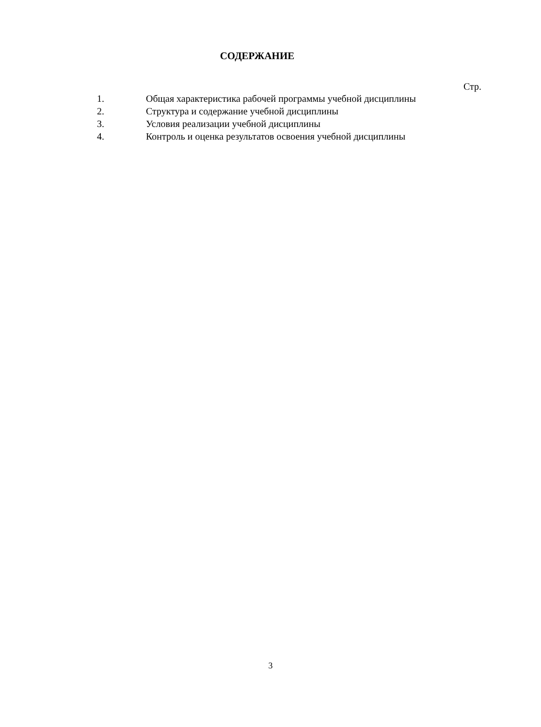СОДЕРЖАНИЕ
Стр.
1. Общая характеристика рабочей программы учебной дисциплины
2. Структура и содержание учебной дисциплины
3. Условия реализации учебной дисциплины
4. Контроль и оценка результатов освоения учебной дисциплины
3